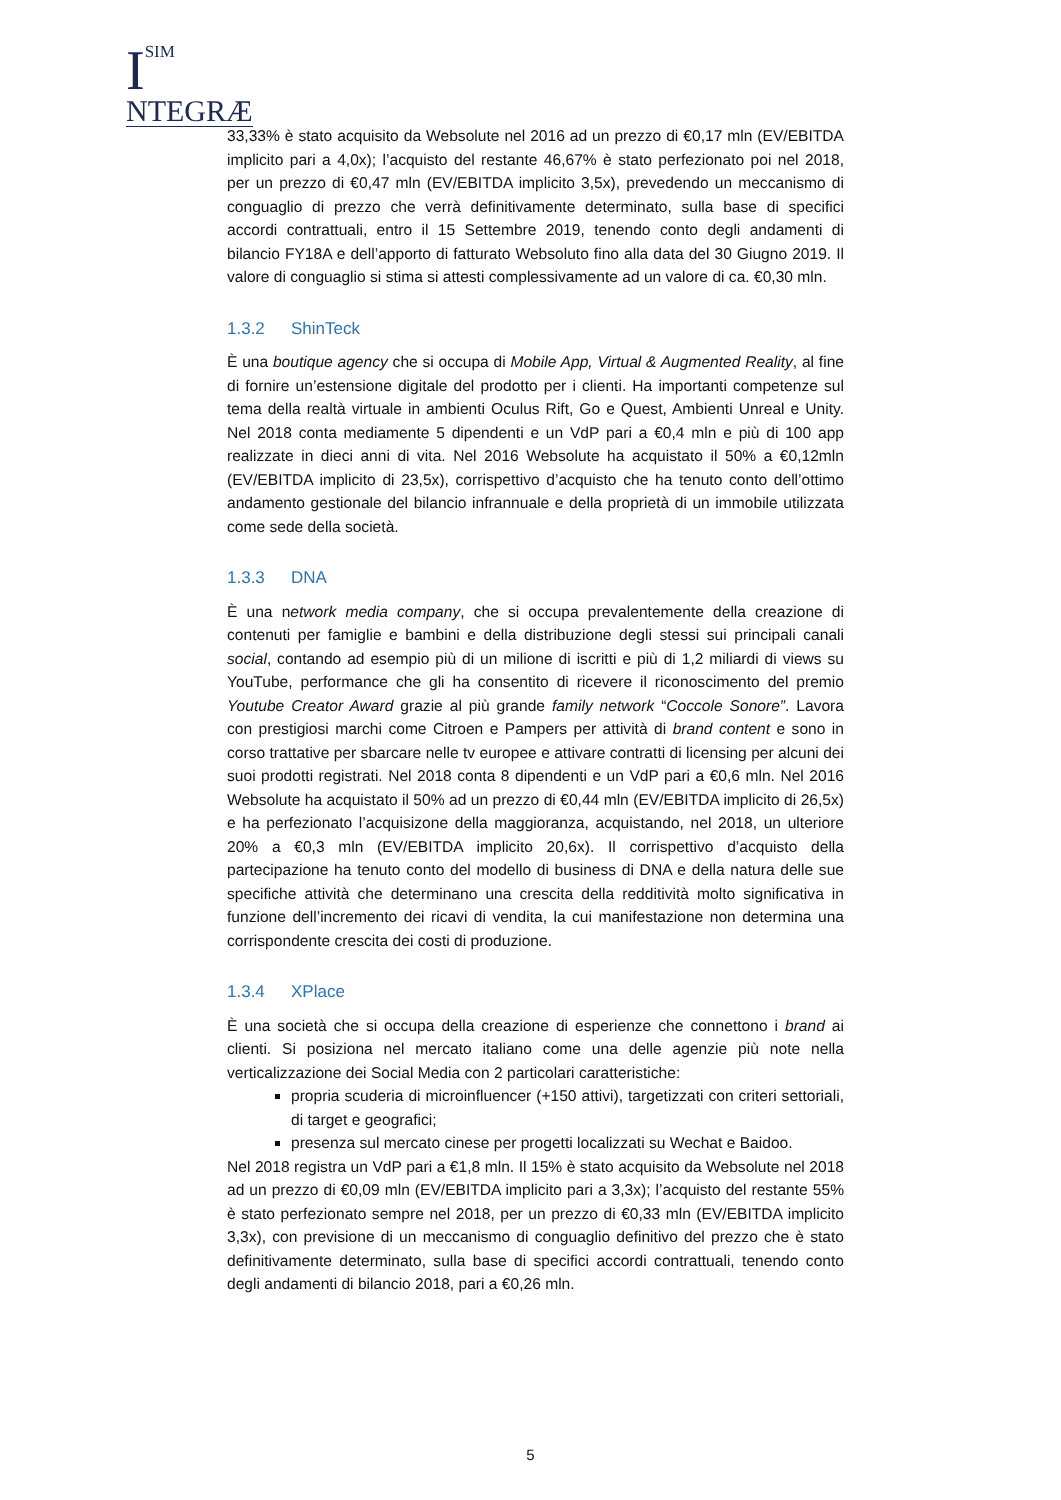I
SIM
NTEGRÆ
33,33% è stato acquisito da Websolute nel 2016 ad un prezzo di €0,17 mln (EV/EBITDA implicito pari a 4,0x); l’acquisto del restante 46,67% è stato perfezionato poi nel 2018, per un prezzo di €0,47 mln (EV/EBITDA implicito 3,5x), prevedendo un meccanismo di conguaglio di prezzo che verrà definitivamente determinato, sulla base di specifici accordi contrattuali, entro il 15 Settembre 2019, tenendo conto degli andamenti di bilancio FY18A e dell’apporto di fatturato Websoluto fino alla data del 30 Giugno 2019. Il valore di conguaglio si stima si attesti complessivamente ad un valore di ca. €0,30 mln.
1.3.2 ShinTeck
È una boutique agency che si occupa di Mobile App, Virtual & Augmented Reality, al fine di fornire un’estensione digitale del prodotto per i clienti. Ha importanti competenze sul tema della realtà virtuale in ambienti Oculus Rift, Go e Quest, Ambienti Unreal e Unity. Nel 2018 conta mediamente 5 dipendenti e un VdP pari a €0,4 mln e più di 100 app realizzate in dieci anni di vita. Nel 2016 Websolute ha acquistato il 50% a €0,12mln (EV/EBITDA implicito di 23,5x), corrispettivo d’acquisto che ha tenuto conto dell’ottimo andamento gestionale del bilancio infrannuale e della proprietà di un immobile utilizzata come sede della società.
1.3.3 DNA
È una network media company, che si occupa prevalentemente della creazione di contenuti per famiglie e bambini e della distribuzione degli stessi sui principali canali social, contando ad esempio più di un milione di iscritti e più di 1,2 miliardi di views su YouTube, performance che gli ha consentito di ricevere il riconoscimento del premio Youtube Creator Award grazie al più grande family network “Coccole Sonore”. Lavora con prestigiosi marchi come Citroen e Pampers per attività di brand content e sono in corso trattative per sbarcare nelle tv europee e attivare contratti di licensing per alcuni dei suoi prodotti registrati. Nel 2018 conta 8 dipendenti e un VdP pari a €0,6 mln. Nel 2016 Websolute ha acquistato il 50% ad un prezzo di €0,44 mln (EV/EBITDA implicito di 26,5x) e ha perfezionato l’acquisizone della maggioranza, acquistando, nel 2018, un ulteriore 20% a €0,3 mln (EV/EBITDA implicito 20,6x). Il corrispettivo d’acquisto della partecipazione ha tenuto conto del modello di business di DNA e della natura delle sue specifiche attività che determinano una crescita della redditività molto significativa in funzione dell’incremento dei ricavi di vendita, la cui manifestazione non determina una corrispondente crescita dei costi di produzione.
1.3.4 XPlace
È una società che si occupa della creazione di esperienze che connettono i brand ai clienti. Si posiziona nel mercato italiano come una delle agenzie più note nella verticalizzazione dei Social Media con 2 particolari caratteristiche:
propria scuderia di microinfluencer (+150 attivi), targetizzati con criteri settoriali, di target e geografici;
presenza sul mercato cinese per progetti localizzati su Wechat e Baidoo.
Nel 2018 registra un VdP pari a €1,8 mln. Il 15% è stato acquisito da Websolute nel 2018 ad un prezzo di €0,09 mln (EV/EBITDA implicito pari a 3,3x); l’acquisto del restante 55% è stato perfezionato sempre nel 2018, per un prezzo di €0,33 mln (EV/EBITDA implicito 3,3x), con previsione di un meccanismo di conguaglio definitivo del prezzo che è stato definitivamente determinato, sulla base di specifici accordi contrattuali, tenendo conto degli andamenti di bilancio 2018, pari a €0,26 mln.
5